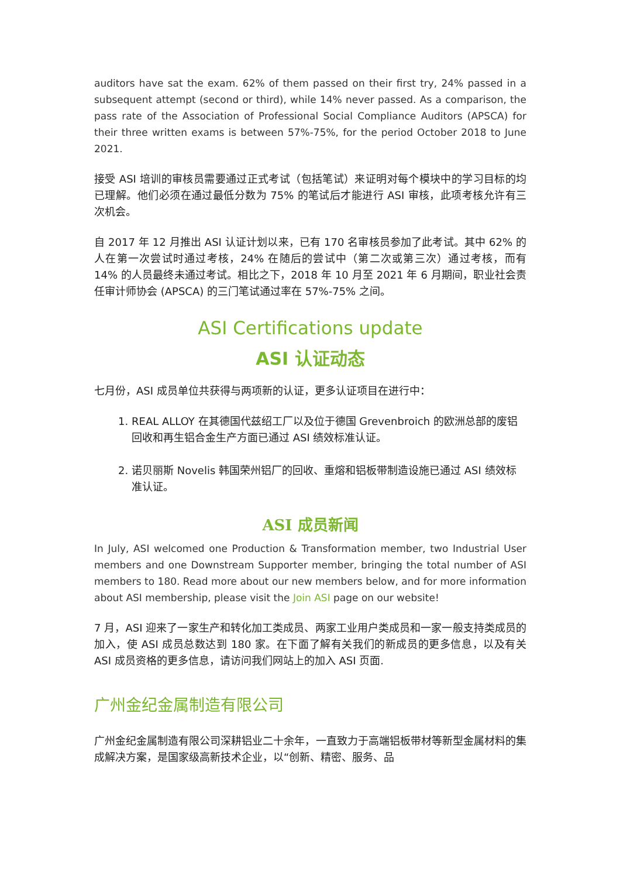auditors have sat the exam. 62% of them passed on their first try, 24% passed in a subsequent attempt (second or third), while 14% never passed. As a comparison, the pass rate of the Association of Professional Social Compliance Auditors (APSCA) for their three written exams is between 57%-75%, for the period October 2018 to June 2021.
接受 ASI 培训的审核员需要通过正式考试（包括笔试）来证明对每个模块中的学习目标的均已理解。他们必须在通过最低分数为 75% 的笔试后才能进行 ASI 审核，此项考核允许有三次机会。
自 2017 年 12 月推出 ASI 认证计划以来，已有 170 名审核员参加了此考试。其中 62% 的人在第一次尝试时通过考核，24% 在随后的尝试中（第二次或第三次）通过考核，而有 14% 的人员最终未通过考试。相比之下，2018 年 10 月至 2021 年 6 月期间，职业社会责任审计师协会 (APSCA) 的三门笔试通过率在 57%-75% 之间。
ASI Certifications update
ASI 认证动态
七月份，ASI 成员单位共获得与两项新的认证，更多认证项目在进行中：
1. REAL ALLOY 在其德国代兹绍工厂以及位于德国 Grevenbroich 的欧洲总部的废铝回收和再生铝合金生产方面已通过 ASI 绩效标准认证。
2. 诺贝丽斯 Novelis 韩国荣州铝厂的回收、重熔和铝板带制造设施已通过 ASI 绩效标准认证。
ASI 成员新闻
In July, ASI welcomed one Production & Transformation member, two Industrial User members and one Downstream Supporter member, bringing the total number of ASI members to 180. Read more about our new members below, and for more information about ASI membership, please visit the Join ASI page on our website!
7 月，ASI 迎来了一家生产和转化加工类成员、两家工业用户类成员和一家一般支持类成员的加入，使 ASI 成员总数达到 180 家。在下面了解有关我们的新成员的更多信息，以及有关 ASI 成员资格的更多信息，请访问我们网站上的加入 ASI 页面.
广州金纪金属制造有限公司
广州金纪金属制造有限公司深耕铝业二十余年，一直致力于高端铝板带材等新型金属材料的集成解决方案，是国家级高新技术企业，以“创新、精密、服务、品